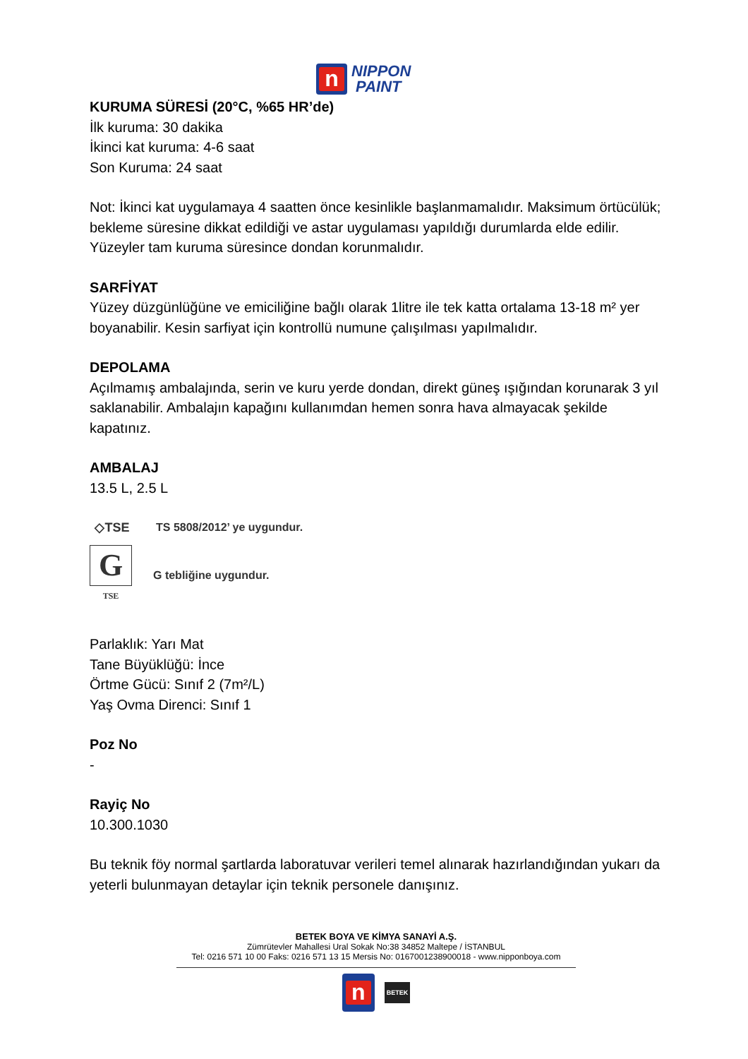n
NIPPON
PAINT
KURUMA SÜRESİ (20°C, %65 HR’de)
İlk kuruma: 30 dakika
İkinci kat kuruma: 4-6 saat
Son Kuruma: 24 saat
Not: İkinci kat uygulamaya 4 saatten önce kesinlikle başlanmamalıdır. Maksimum örtücülük; bekleme süresine dikkat edildiği ve astar uygulaması yapıldığı durumlarda elde edilir. Yüzeyler tam kuruma süresince dondan korunmalıdır.
SARFİYAT
Yüzey düzgünlüğüne ve emiciliğine bağlı olarak 1litre ile tek katta ortalama 13-18 m² yer boyanabilir. Kesin sarfiyat için kontrollü numune çalışılması yapılmalıdır.
DEPOLAMA
Açılmamış ambalajında, serin ve kuru yerde dondan, direkt güneş ışığından korunarak 3 yıl saklanabilir. Ambalajın kapağını kullanımdan hemen sonra hava almayacak şekilde kapatınız.
AMBALAJ
13.5 L, 2.5 L
◇TSE TS 5808/2012’ ye uygundur.
G
TSE
G tebliğine uygundur.
Parlaklık: Yarı Mat
Tane Büyüklüğü: İnce
Örtme Gücü: Sınıf 2 (7m²/L)
Yaş Ovma Direnci: Sınıf 1
Poz No
-
Rayiç No
10.300.1030
Bu teknik föy normal şartlarda laboratuvar verileri temel alınarak hazırlandığından yukarı da yeterli bulunmayan detaylar için teknik personele danışınız.
BETEK BOYA VE KİMYA SANAYİ A.Ş.
Zümrütevler Mahallesi Ural Sokak No:38 34852 Maltepe / İSTANBUL
Tel: 0216 571 10 00 Faks: 0216 571 13 15 Mersis No: 0167001238900018 - www.nipponboya.com
n
BETEK